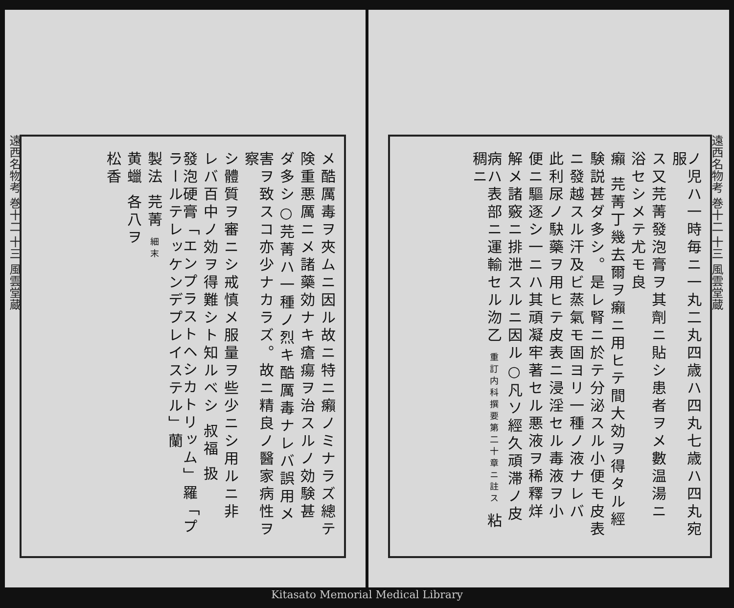遠西名物考 巻十二 十三 風雲堂蔵
メ酷厲毒ヲ夾ムニ因ル故ニ特ニ癩ノミナラズ總テ
険重悪厲ニメ諸藥効ナキ瘡瘍ヲ治スルノ効験甚
ダ多シ○芫菁ハ一種ノ烈キ酷厲毒ナレバ誤用メ
害ヲ致スコ亦少ナカラズ。故ニ精良ノ醫家病性ヲ察
シ體質ヲ審ニシ戒慎メ服量ヲ些少ニシ用ルニ非
レバ百中ノ効ヲ得難シト知ルベシ 叔福 扱
發泡硬膏 「エンプラストヘシカトリッム」羅 「プラールテレッケンデプレイステル」蘭
製法 芫菁 細末
黄蠟 各八ヲ
松香
遠西名物考 巻十二 十三 風雲堂蔵
ノ児ハ一時毎ニ一丸二丸四歳ハ四丸七歳ハ四丸宛服
ス又芫菁發泡膏ヲ其劑ニ貼シ患者ヲメ數温湯ニ
浴セシメテ尤モ良
癩 芫菁丁幾去爾ヲ癩ニ用ヒテ間大効ヲ得タル經
験説甚ダ多シ。是レ腎ニ於テ分泌スル小便モ皮表
ニ發越スル汗及ビ蒸氣モ固ヨリ一種ノ液ナレバ
此利尿ノ駃藥ヲ用ヒテ皮表ニ浸淫セル毒液ヲ小
便ニ驅逐シ一ニハ其頑凝牢著セル悪液ヲ稀釋烊
解メ諸竅ニ排泄スルニ因ル○凡ソ經久頑滞ノ皮
病ハ表部ニ運輸セル沕乙 重訂内科撰要第二十章ニ註ス 粘稠ニ
Kitasato Memorial Medical Library